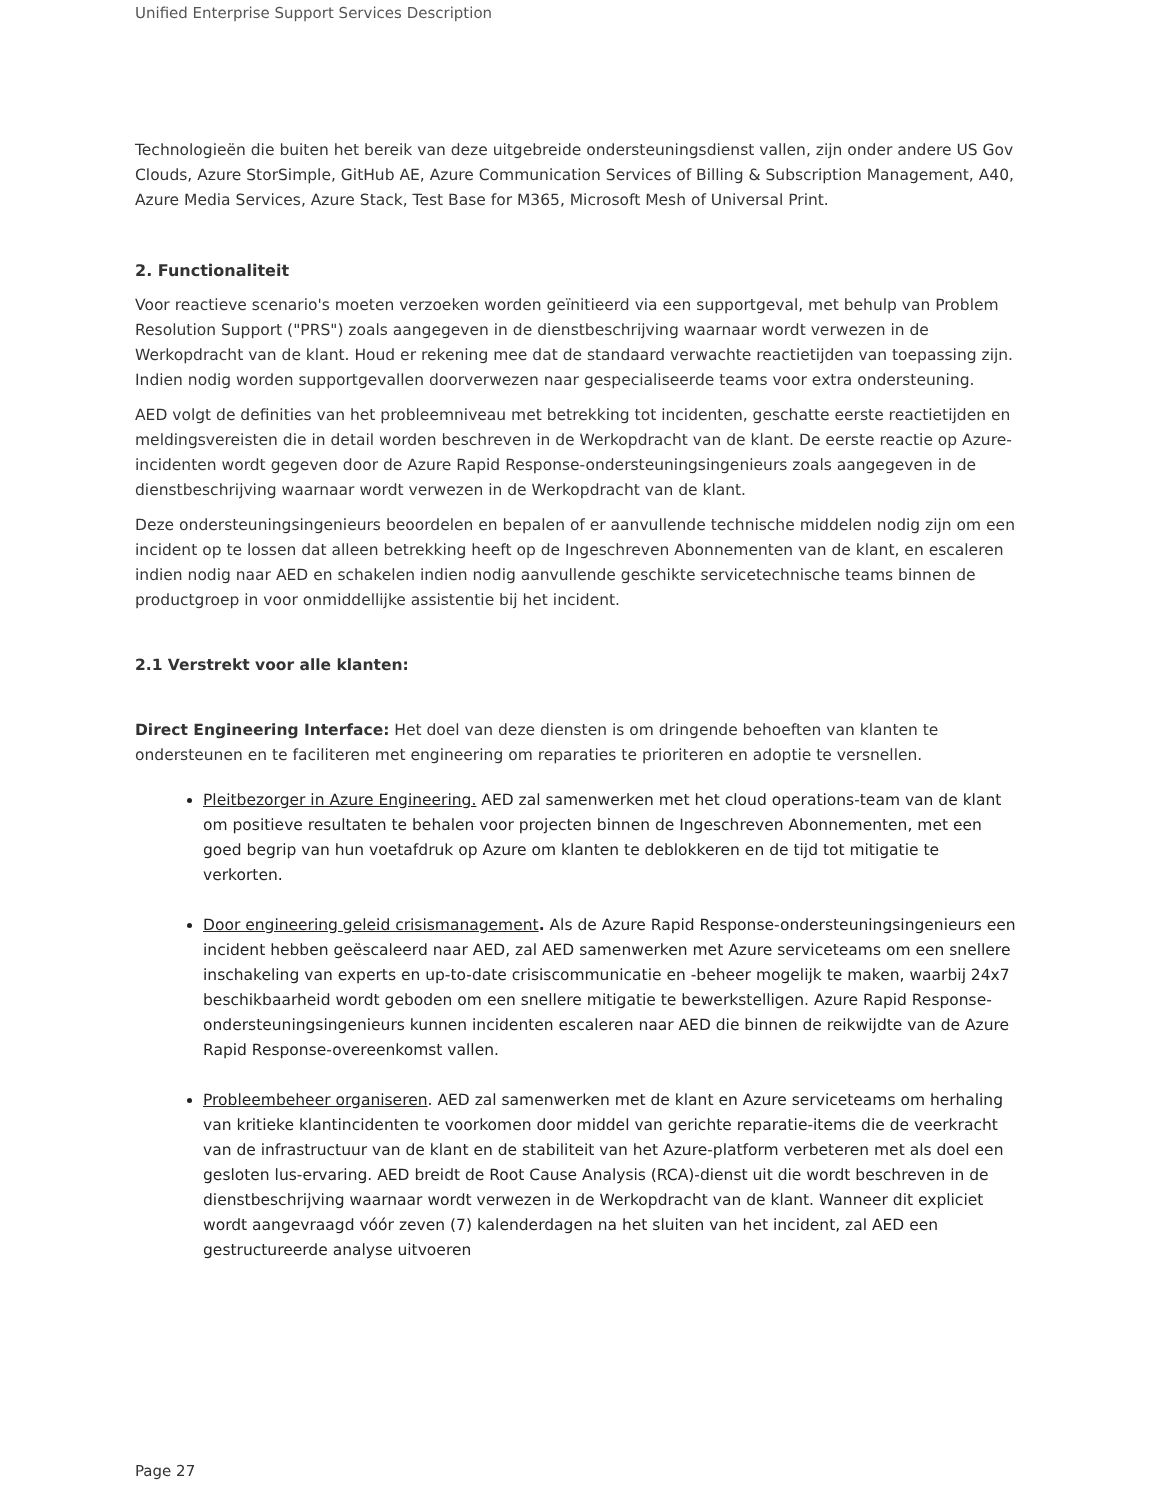Unified Enterprise Support Services Description
Technologieën die buiten het bereik van deze uitgebreide ondersteuningsdienst vallen, zijn onder andere US Gov Clouds, Azure StorSimple, GitHub AE, Azure Communication Services of Billing & Subscription Management, A40, Azure Media Services, Azure Stack, Test Base for M365, Microsoft Mesh of Universal Print.
2. Functionaliteit
Voor reactieve scenario's moeten verzoeken worden geïnitieerd via een supportgeval, met behulp van Problem Resolution Support ("PRS") zoals aangegeven in de dienstbeschrijving waarnaar wordt verwezen in de Werkopdracht van de klant. Houd er rekening mee dat de standaard verwachte reactietijden van toepassing zijn. Indien nodig worden supportgevallen doorverwezen naar gespecialiseerde teams voor extra ondersteuning.
AED volgt de definities van het probleemniveau met betrekking tot incidenten, geschatte eerste reactietijden en meldingsvereisten die in detail worden beschreven in de Werkopdracht van de klant. De eerste reactie op Azure-incidenten wordt gegeven door de Azure Rapid Response-ondersteuningsingenieurs zoals aangegeven in de dienstbeschrijving waarnaar wordt verwezen in de Werkopdracht van de klant.
Deze ondersteuningsingenieurs beoordelen en bepalen of er aanvullende technische middelen nodig zijn om een incident op te lossen dat alleen betrekking heeft op de Ingeschreven Abonnementen van de klant, en escaleren indien nodig naar AED en schakelen indien nodig aanvullende geschikte servicetechnische teams binnen de productgroep in voor onmiddellijke assistentie bij het incident.
2.1 Verstrekt voor alle klanten:
Direct Engineering Interface: Het doel van deze diensten is om dringende behoeften van klanten te ondersteunen en te faciliteren met engineering om reparaties te prioriteren en adoptie te versnellen.
Pleitbezorger in Azure Engineering. AED zal samenwerken met het cloud operations-team van de klant om positieve resultaten te behalen voor projecten binnen de Ingeschreven Abonnementen, met een goed begrip van hun voetafdruk op Azure om klanten te deblokkeren en de tijd tot mitigatie te verkorten.
Door engineering geleid crisismanagement. Als de Azure Rapid Response-ondersteuningsingenieurs een incident hebben geëscaleerd naar AED, zal AED samenwerken met Azure serviceteams om een snellere inschakeling van experts en up-to-date crisiscommunicatie en -beheer mogelijk te maken, waarbij 24x7 beschikbaarheid wordt geboden om een snellere mitigatie te bewerkstelligen. Azure Rapid Response-ondersteuningsingenieurs kunnen incidenten escaleren naar AED die binnen de reikwijdte van de Azure Rapid Response-overeenkomst vallen.
Probleembeheer organiseren. AED zal samenwerken met de klant en Azure serviceteams om herhaling van kritieke klantincidenten te voorkomen door middel van gerichte reparatie-items die de veerkracht van de infrastructuur van de klant en de stabiliteit van het Azure-platform verbeteren met als doel een gesloten lus-ervaring. AED breidt de Root Cause Analysis (RCA)-dienst uit die wordt beschreven in de dienstbeschrijving waarnaar wordt verwezen in de Werkopdracht van de klant. Wanneer dit expliciet wordt aangevraagd vóór zeven (7) kalenderdagen na het sluiten van het incident, zal AED een gestructureerde analyse uitvoeren
Page 27